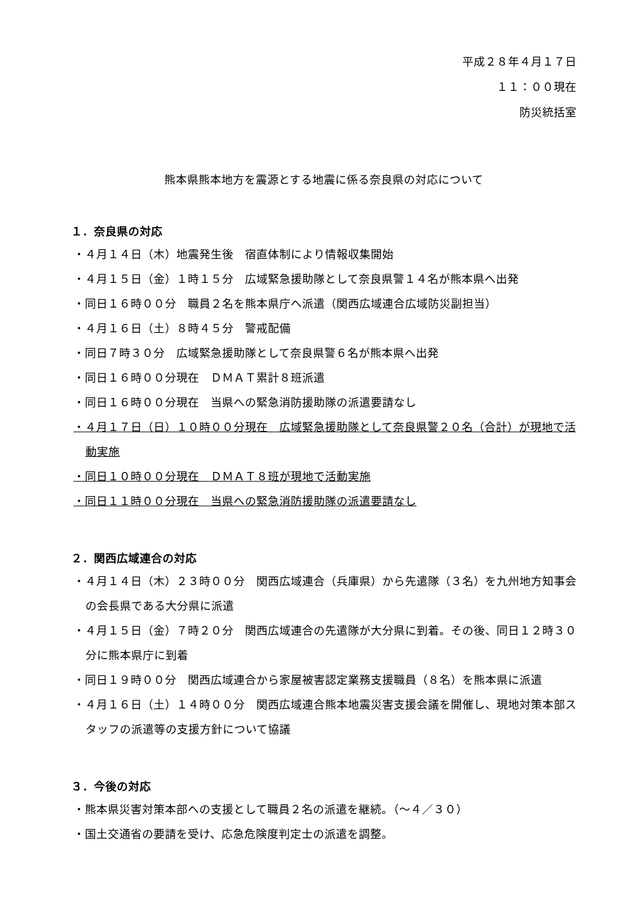平成２８年４月１７日
１１：００現在
防災統括室
熊本県熊本地方を震源とする地震に係る奈良県の対応について
１．奈良県の対応
・４月１４日（木）地震発生後　宿直体制により情報収集開始
・４月１５日（金）１時１５分　広域緊急援助隊として奈良県警１４名が熊本県へ出発
・同日１６時００分　職員２名を熊本県庁へ派遣（関西広域連合広域防災副担当）
・４月１６日（土）８時４５分　警戒配備
・同日７時３０分　広域緊急援助隊として奈良県警６名が熊本県へ出発
・同日１６時００分現在　ＤＭＡＴ累計８班派遣
・同日１６時００分現在　当県への緊急消防援助隊の派遣要請なし
・４月１７日（日）１０時００分現在　広域緊急援助隊として奈良県警２０名（合計）が現地で活動実施
・同日１０時００分現在　ＤＭＡＴ８班が現地で活動実施
・同日１１時００分現在　当県への緊急消防援助隊の派遣要請なし
２．関西広域連合の対応
・４月１４日（木）２３時００分　関西広域連合（兵庫県）から先遣隊（３名）を九州地方知事会の会長県である大分県に派遣
・４月１５日（金）７時２０分　関西広域連合の先遣隊が大分県に到着。その後、同日１２時３０分に熊本県庁に到着
・同日１９時００分　関西広域連合から家屋被害認定業務支援職員（８名）を熊本県に派遣
・４月１６日（土）１４時００分　関西広域連合熊本地震災害支援会議を開催し、現地対策本部スタッフの派遣等の支援方針について協議
３．今後の対応
・熊本県災害対策本部への支援として職員２名の派遣を継続。（～４／３０）
・国土交通省の要請を受け、応急危険度判定士の派遣を調整。